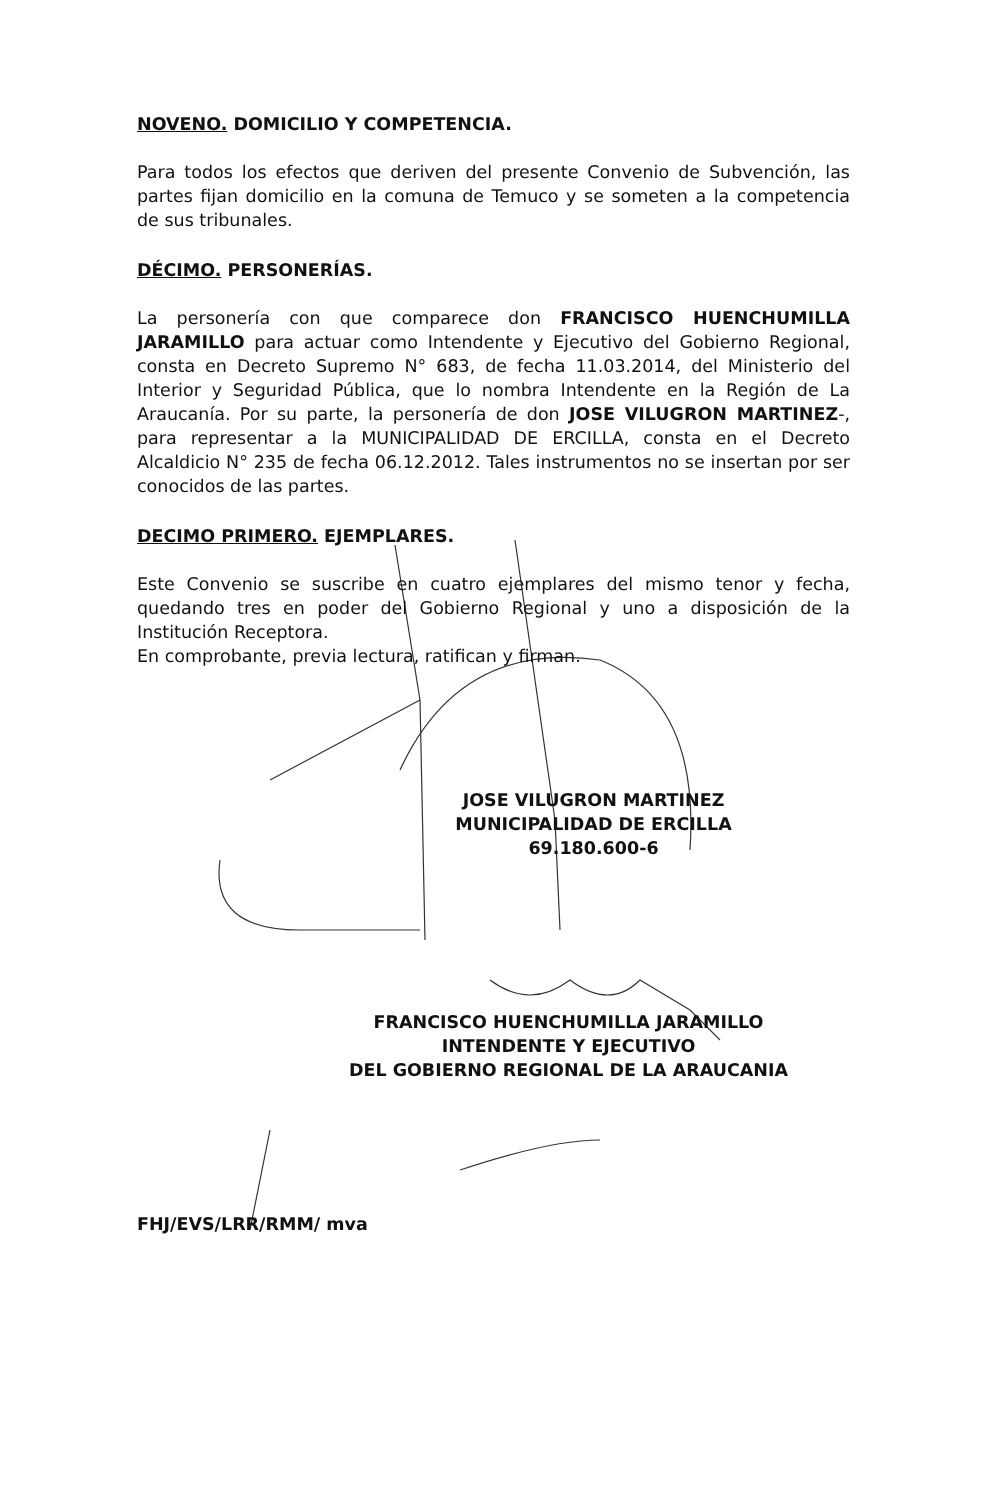NOVENO. DOMICILIO Y COMPETENCIA.
Para todos los efectos que deriven del presente Convenio de Subvención, las partes fijan domicilio en la comuna de Temuco y se someten a la competencia de sus tribunales.
DÉCIMO. PERSONERÍAS.
La personería con que comparece don FRANCISCO HUENCHUMILLA JARAMILLO para actuar como Intendente y Ejecutivo del Gobierno Regional, consta en Decreto Supremo N° 683, de fecha 11.03.2014, del Ministerio del Interior y Seguridad Pública, que lo nombra Intendente en la Región de La Araucanía. Por su parte, la personería de don JOSE VILUGRON MARTINEZ-, para representar a la MUNICIPALIDAD DE ERCILLA, consta en el Decreto Alcaldicio N° 235 de fecha 06.12.2012. Tales instrumentos no se insertan por ser conocidos de las partes.
DECIMO PRIMERO. EJEMPLARES.
Este Convenio se suscribe en cuatro ejemplares del mismo tenor y fecha, quedando tres en poder del Gobierno Regional y uno a disposición de la Institución Receptora.
En comprobante, previa lectura, ratifican y firman.
JOSE VILUGRON MARTINEZ
MUNICIPALIDAD DE ERCILLA
69.180.600-6
FRANCISCO HUENCHUMILLA JARAMILLO
INTENDENTE Y EJECUTIVO
DEL GOBIERNO REGIONAL DE LA ARAUCANIA
FHJ/EVS/LRR/RMM/ mva